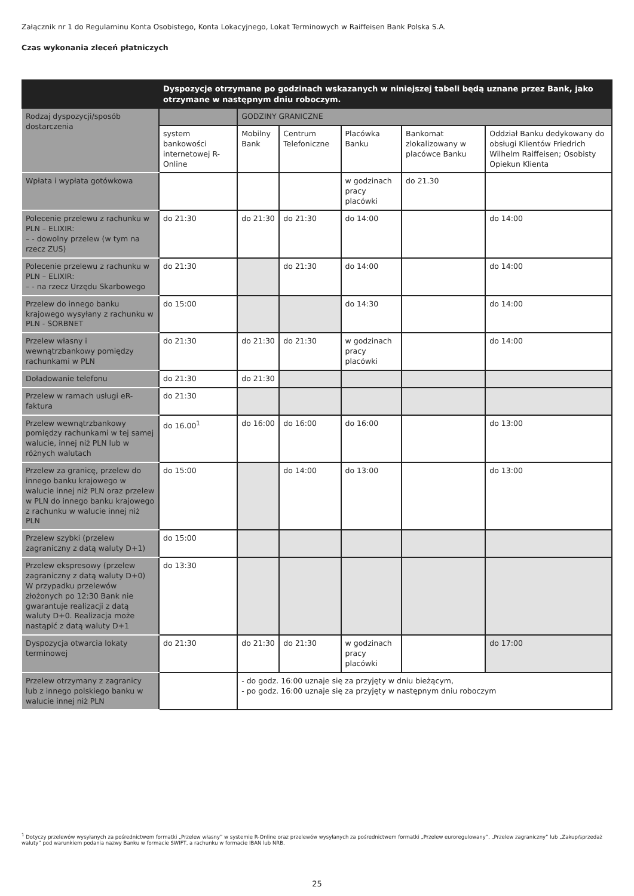Załącznik nr 1 do Regulaminu Konta Osobistego, Konta Lokacyjnego, Lokat Terminowych w Raiffeisen Bank Polska S.A.
Czas wykonania zleceń płatniczych
| | Dyspozycje otrzymane po godzinach wskazanych w niniejszej tabeli będą uznane przez Bank, jako otrzymane w następnym dniu roboczym. | | | | | |
| --- | --- | --- | --- | --- | --- | --- |
| Rodzaj dyspozycji/sposób dostarczenia | | GODZINY GRANICZNE | | | | |
| | system bankowości internetowej R-Online | Mobilny Bank | Centrum Telefoniczne | Placówka Banku | Bankomat zlokalizowany w placówce Banku | Oddział Banku dedykowany do obsługi Klientów Friedrich Wilhelm Raiffeisen; Osobisty Opiekun Klienta |
| Wpłata i wypłata gotówkowa | | | | w godzinach pracy placówki | do 21.30 | |
| Polecenie przelewu z rachunku w PLN – ELIXIR: – - dowolny przelew (w tym na rzecz ZUS) | do 21:30 | do 21:30 | do 21:30 | do 14:00 | | do 14:00 |
| Polecenie przelewu z rachunku w PLN – ELIXIR: – - na rzecz Urzędu Skarbowego | do 21:30 | | do 21:30 | do 14:00 | | do 14:00 |
| Przelew do innego banku krajowego wysyłany z rachunku w PLN - SORBNET | do 15:00 | | | do 14:30 | | do 14:00 |
| Przelew własny i wewnątrzbankowy pomiędzy rachunkami w PLN | do 21:30 | do 21:30 | do 21:30 | w godzinach pracy placówki | | do 14:00 |
| Doładowanie telefonu | do 21:30 | do 21:30 | | | | |
| Przelew w ramach usługi eR-faktura | do 21:30 | | | | | |
| Przelew wewnątrzbankowy pomiędzy rachunkami w tej samej walucie, innej niż PLN lub w różnych walutach | do 16.00<sup>1</sup> | do 16:00 | do 16:00 | do 16:00 | | do 13:00 |
| Przelew za granicę, przelew do innego banku krajowego w walucie innej niż PLN oraz przelew w PLN do innego banku krajowego z rachunku w walucie innej niż PLN | do 15:00 | | do 14:00 | do 13:00 | | do 13:00 |
| Przelew szybki (przelew zagraniczny z datą waluty D+1) | do 15:00 | | | | | |
| Przelew ekspresowy (przelew zagraniczny z datą waluty D+0) W przypadku przelewów złożonych po 12:30 Bank nie gwarantuje realizacji z datą waluty D+0. Realizacja może nastąpić z datą waluty D+1 | do 13:30 | | | | | |
| Dyspozycja otwarcia lokaty terminowej | do 21:30 | do 21:30 | do 21:30 | w godzinach pracy placówki | | do 17:00 |
| Przelew otrzymany z zagranicy lub z innego polskiego banku w walucie innej niż PLN | | - do godz. 16:00 uznaje się za przyjęty w dniu bieżącym, - po godz. 16:00 uznaje się za przyjęty w następnym dniu roboczym | | | | |
<sup>1</sup> Dotyczy przelewów wysyłanych za pośrednictwem formatki „Przelew własny” w systemie R-Online oraz przelewów wysyłanych za pośrednictwem formatki „Przelew euroregulowany”, „Przelew zagraniczny” lub „Zakup/sprzedaż waluty” pod warunkiem podania nazwy Banku w formacie SWIFT, a rachunku w formacie IBAN lub NRB.
25